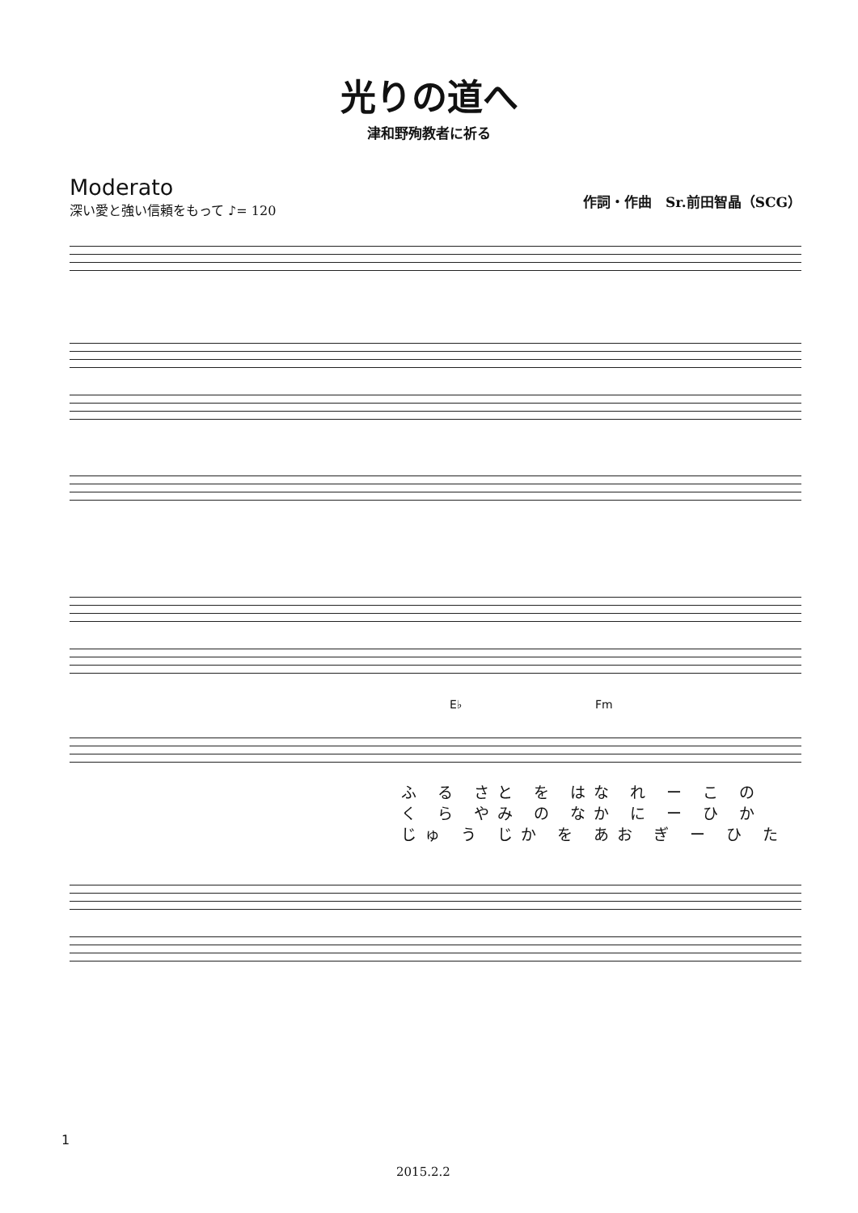光りの道へ
津和野殉教者に祈る
Moderato
深い愛と強い信頼をもって ♪= 120
作詞・作曲　Sr.前田智晶（SCG）
E♭ Fm
ふ る さと を はな れ ー こ の
く ら やみ の なか に ー ひ か
じゅ う じか を あお ぎ ー ひ た
1
2015.2.2